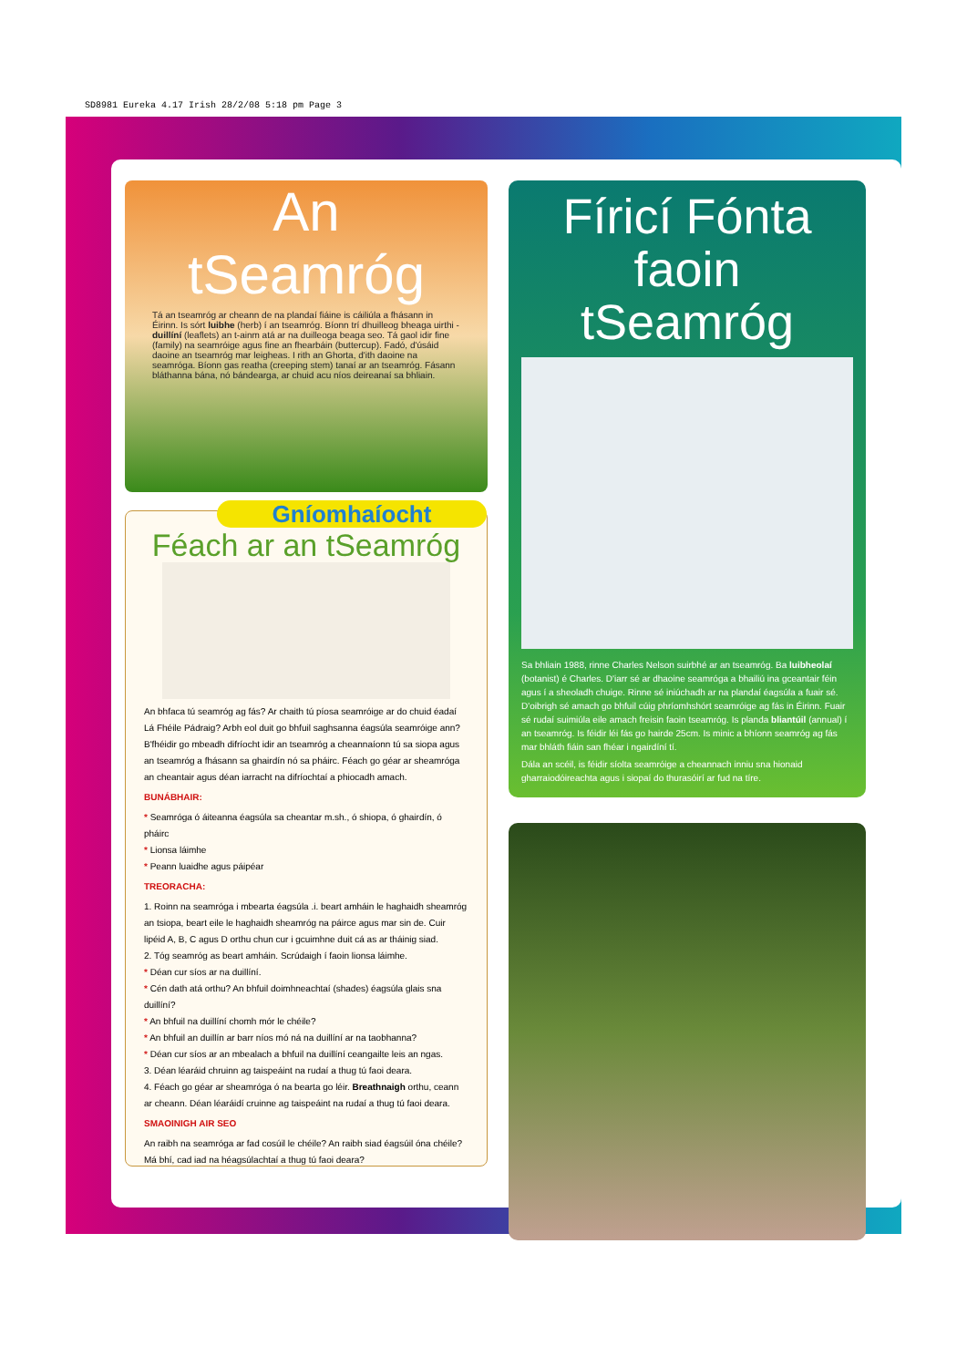SD8981 Eureka 4.17 Irish 28/2/08 5:18 pm Page 3
An tSeamróg
Tá an tseamróg ar cheann de na plandaí fiáine is cáiliúla a fhásann in Éirinn. Is sórt luibhe (herb) í an tseamróg. Bíonn trí dhuilleog bheaga uirthi - duillíní (leaflets) an t-ainm atá ar na duilleoga beaga seo. Tá gaol idir fine (family) na seamróige agus fine an fhearbáin (buttercup). Fadó, d'úsáid daoine an tseamróg mar leigheas. I rith an Ghorta, d'ith daoine na seamróga. Bíonn gas reatha (creeping stem) tanaí ar an tseamróg. Fásann bláthanna bána, nó bándearga, ar chuid acu níos deireanaí sa bhliain.
Gníomhaíocht
Féach ar an tSeamróg
An bhfaca tú seamróg ag fás? Ar chaith tú píosa seamróige ar do chuid éadaí Lá Fhéile Pádraig? Arbh eol duit go bhfuil saghsanna éagsúla seamróige ann? B'fhéidir go mbeadh difríocht idir an tseamróg a cheannaíonn tú sa siopa agus an tseamróg a fhásann sa ghairdín nó sa pháirc. Féach go géar ar sheamróga an cheantair agus déan iarracht na difríochtaí a phiocadh amach.
BUNÁBHAIR:
* Seamróga ó áiteanna éagsúla sa cheantar m.sh., ó shiopa, ó ghairdín, ó pháirc
* Lionsa láimhe
* Peann luaidhe agus páipéar
TREORACHA:
1. Roinn na seamróga i mbearta éagsúla .i. beart amháin le haghaidh sheamróg an tsiopa, beart eile le haghaidh sheamróg na páirce agus mar sin de. Cuir lipéid A, B, C agus D orthu chun cur i gcuimhne duit cá as ar tháinig siad.
2. Tóg seamróg as beart amháin. Scrúdaigh í faoin lionsa láimhe.
* Déan cur síos ar na duillíní.
* Cén dath atá orthu? An bhfuil doimhneachtaí (shades) éagsúla glais sna duillíní?
* An bhfuil na duillíní chomh mór le chéile?
* An bhfuil an duillín ar barr níos mó ná na duillíní ar na taobhanna?
* Déan cur síos ar an mbealach a bhfuil na duillíní ceangailte leis an ngas.
3. Déan léaráid chruinn ag taispeáint na rudaí a thug tú faoi deara.
4. Féach go géar ar sheamróga ó na bearta go léir. Breathnaigh orthu, ceann ar cheann. Déan léaráidí cruinne ag taispeáint na rudaí a thug tú faoi deara.
SMAOINIGH AIR SEO
An raibh na seamróga ar fad cosúil le chéile? An raibh siad éagsúil óna chéile? Má bhí, cad iad na héagsúlachtaí a thug tú faoi deara?
Fíricí Fónta faoin tSeamróg
Sa bhliain 1988, rinne Charles Nelson suirbhé ar an tseamróg. Ba luibheolaí (botanist) é Charles. D'iarr sé ar dhaoine seamróga a bhailiú ina gceantair féin agus í a sheoladh chuige. Rinne sé iniúchadh ar na plandaí éagsúla a fuair sé. D'oibrigh sé amach go bhfuil cúig phríomhshórt seamróige ag fás in Éirinn. Fuair sé rudaí suimiúla eile amach freisin faoin tseamróg. Is planda bliantúil (annual) í an tseamróg. Is féidir léi fás go hairde 25cm. Is minic a bhíonn seamróg ag fás mar bhláth fiáin san fhéar i ngairdíní tí.
Dála an scéil, is féidir síolta seamróige a cheannach inniu sna hionaid gharraiodóireachta agus i siopaí do thurasóirí ar fud na tíre.